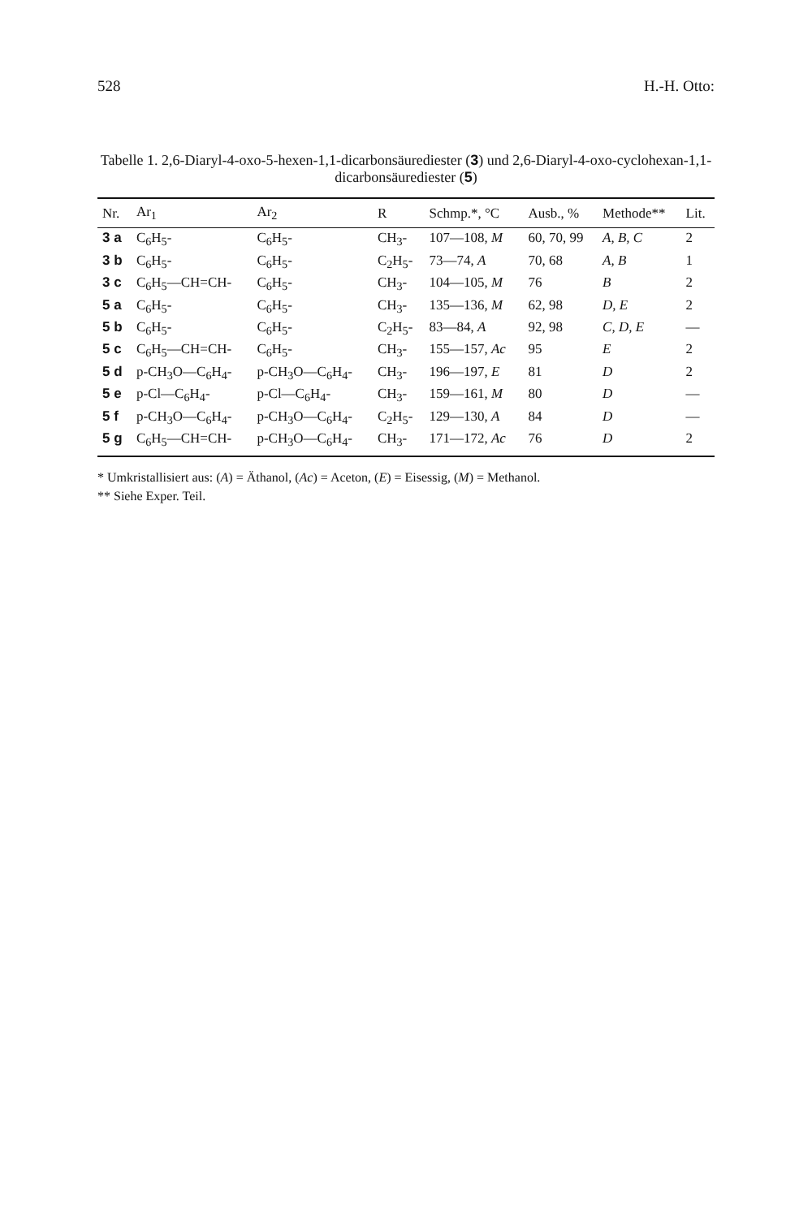528 H.-H. Otto:
Tabelle 1. 2,6-Diaryl-4-oxo-5-hexen-1,1-dicarbonsäurediester (3) und 2,6-Diaryl-4-oxo-cyclohexan-1,1-dicarbonsäurediester (5)
| Nr. | Ar<sub>1</sub> | Ar<sub>2</sub> | R | Schmp.*, °C | Ausb., % | Methode** | Lit. |
| --- | --- | --- | --- | --- | --- | --- | --- |
| 3 a | C<sub>6</sub>H<sub>5</sub>- | C<sub>6</sub>H<sub>5</sub>- | CH<sub>3</sub>- | 107—108, M | 60, 70, 99 | A, B, C | 2 |
| 3 b | C<sub>6</sub>H<sub>5</sub>- | C<sub>6</sub>H<sub>5</sub>- | C<sub>2</sub>H<sub>5</sub>- | 73—74, A | 70, 68 | A, B | 1 |
| 3 c | C<sub>6</sub>H<sub>5</sub>—CH=CH- | C<sub>6</sub>H<sub>5</sub>- | CH<sub>3</sub>- | 104—105, M | 76 | B | 2 |
| 5 a | C<sub>6</sub>H<sub>5</sub>- | C<sub>6</sub>H<sub>5</sub>- | CH<sub>3</sub>- | 135—136, M | 62, 98 | D, E | 2 |
| 5 b | C<sub>6</sub>H<sub>5</sub>- | C<sub>6</sub>H<sub>5</sub>- | C<sub>2</sub>H<sub>5</sub>- | 83—84, A | 92, 98 | C, D, E | — |
| 5 c | C<sub>6</sub>H<sub>5</sub>—CH=CH- | C<sub>6</sub>H<sub>5</sub>- | CH<sub>3</sub>- | 155—157, Ac | 95 | E | 2 |
| 5 d | p-CH<sub>3</sub>O—C<sub>6</sub>H<sub>4</sub>- | p-CH<sub>3</sub>O—C<sub>6</sub>H<sub>4</sub>- | CH<sub>3</sub>- | 196—197, E | 81 | D | 2 |
| 5 e | p-Cl—C<sub>6</sub>H<sub>4</sub>- | p-Cl—C<sub>6</sub>H<sub>4</sub>- | CH<sub>3</sub>- | 159—161, M | 80 | D | — |
| 5 f | p-CH<sub>3</sub>O—C<sub>6</sub>H<sub>4</sub>- | p-CH<sub>3</sub>O—C<sub>6</sub>H<sub>4</sub>- | C<sub>2</sub>H<sub>5</sub>- | 129—130, A | 84 | D | — |
| 5 g | C<sub>6</sub>H<sub>5</sub>—CH=CH- | p-CH<sub>3</sub>O—C<sub>6</sub>H<sub>4</sub>- | CH<sub>3</sub>- | 171—172, Ac | 76 | D | 2 |
* Umkristallisiert aus: (A) = Äthanol, (Ac) = Aceton, (E) = Eisessig, (M) = Methanol.
** Siehe Exper. Teil.